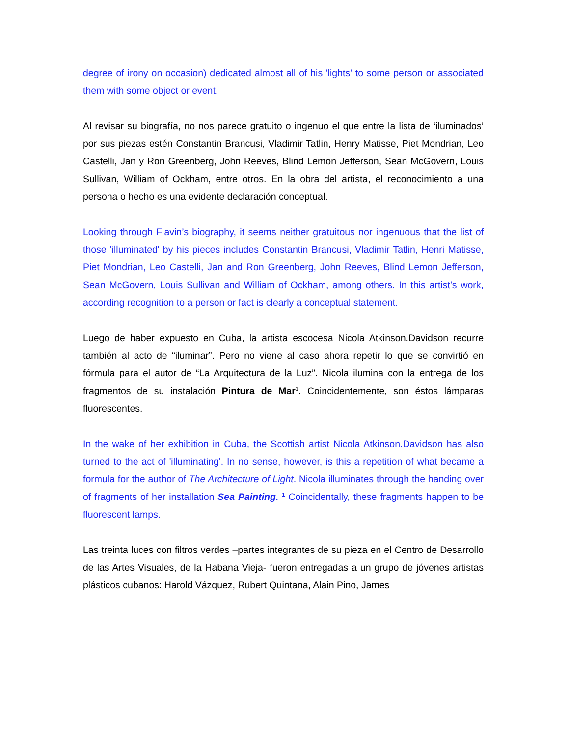degree of irony on occasion) dedicated almost all of his 'lights' to some person or associated them with some object or event.
Al revisar su biografía, no nos parece gratuito o ingenuo el que entre la lista de ‘iluminados’ por sus piezas estén Constantin Brancusi, Vladimir Tatlin, Henry Matisse, Piet Mondrian, Leo Castelli, Jan y Ron Greenberg, John Reeves, Blind Lemon Jefferson, Sean McGovern, Louis Sullivan, William of Ockham, entre otros. En la obra del artista, el reconocimiento a una persona o hecho es una evidente declaración conceptual.
Looking through Flavin’s biography, it seems neither gratuitous nor ingenuous that the list of those 'illuminated' by his pieces includes Constantin Brancusi, Vladimir Tatlin, Henri Matisse, Piet Mondrian, Leo Castelli, Jan and Ron Greenberg, John Reeves, Blind Lemon Jefferson, Sean McGovern, Louis Sullivan and William of Ockham, among others. In this artist’s work, according recognition to a person or fact is clearly a conceptual statement.
Luego de haber expuesto en Cuba, la artista escocesa Nicola Atkinson.Davidson recurre también al acto de “iluminar”. Pero no viene al caso ahora repetir lo que se convirtió en fórmula para el autor de “La Arquitectura de la Luz”. Nicola ilumina con la entrega de los fragmentos de su instalación Pintura de Mar<sup>1</sup>. Coincidentemente, son éstos lámparas fluorescentes.
In the wake of her exhibition in Cuba, the Scottish artist Nicola Atkinson.Davidson has also turned to the act of 'illuminating'. In no sense, however, is this a repetition of what became a formula for the author of The Architecture of Light. Nicola illuminates through the handing over of fragments of her installation Sea Painting. <sup>1</sup> Coincidentally, these fragments happen to be fluorescent lamps.
Las treinta luces con filtros verdes –partes integrantes de su pieza en el Centro de Desarrollo de las Artes Visuales, de la Habana Vieja- fueron entregadas a un grupo de jóvenes artistas plásticos cubanos: Harold Vázquez, Rubert Quintana, Alain Pino, James